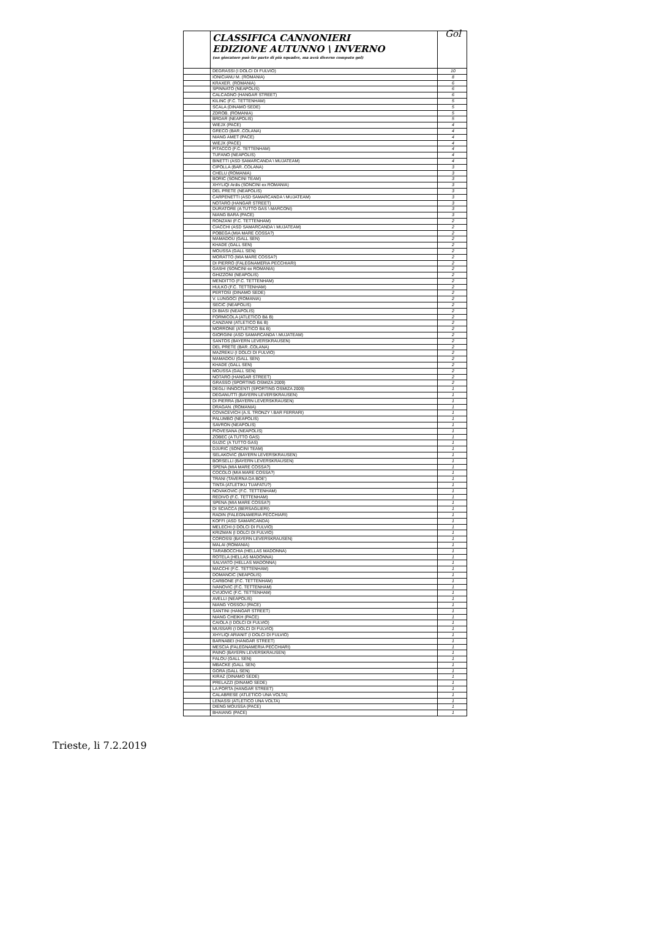| | CLASSIFICA CANNONIERI EDIZIONE AUTUNNO \ INVERNO (un giocatore può far parte di più squadre, ma avrà diverso computo gol) | Gol |
| --- | --- | --- |
| | DEGRASSI (I DOLCI DI FULVIO) | 10 |
| | IONICIANU M. (ROMANIA) | 8 |
| | KRAXER. (ROMANIA) | 6 |
| | SPINNATO (NEAPOLIS) | 6 |
| | CALCAGNO (HANGAR STREET) | 6 |
| | KILINC (F.C. TETTENHAM) | 5 |
| | SCALA (DINAMO SEDE) | 5 |
| | ZDROB. (ROMANIA) | 5 |
| | BRDAR (NEAPOLIS) | 5 |
| | WIEJX (PACE) | 4 |
| | GRECO (BAR..COLANA) | 4 |
| | NIANG AMET (PACE) | 4 |
| | WIEJX (PACE) | 4 |
| | PITACCO (F.C. TETTENHAM) | 4 |
| | TUFANO (NEAPOLIS) | 4 |
| | BINETTI (ASD SAMARCANDA \ MUJATEAM) | 4 |
| | CIPOLLA (BAR..COLANA) | 3 |
| | CHELU (ROMANIA) | 3 |
| | BORIC (SONCINI TEAM) | 3 |
| | XHYLIQI Ardis (SONCINI ex ROMANIA) | 3 |
| | DEL PRETE (NEAPOLIS) | 3 |
| | CARPENETTI (ASD SAMARCANDA \ MUJATEAM) | 3 |
| | NOTARO (HANGAR STREET) | 3 |
| | DURATORE (A TUTTO GAS \ MARCONI) | 3 |
| | NIANG BARA (PACE) | 3 |
| | RONZANI (F.C. TETTENHAM) | 2 |
| | CIACCHI (ASD SAMARCANDA \ MUJATEAM) | 2 |
| | POBEGA (MIA MARE COSSA?) | 2 |
| | MAMADOU (GALL SEN) | 2 |
| | KHADE (GALL SEN) | 2 |
| | MOUSSA (GALL SEN) | 2 |
| | MORATTO (MIA MARE COSSA?) | 2 |
| | DI PIERRO (FALEGNAMERIA PECCHIARI) | 2 |
| | GASHI (SONCINI ex ROMANIA) | 2 |
| | GHIZZONI (NEAPOLIS) | 2 |
| | MENDITTO (F.C. TETTENHAM) | 2 |
| | HULKO (F.C. TETTENHAM) | 2 |
| | PERTOSI (DINAMO SEDE) | 2 |
| | V. LUNGOCI (ROMANIA) | 2 |
| | SECIC (NEAPOLIS) | 2 |
| | DI BIASI (NEAPOLIS) | 2 |
| | FORMICOLA (ATLETICO B& B) | 2 |
| | CANZIANI (ATLETICO B& B) | 2 |
| | MORRONE (ATLETICO B& B) | 2 |
| | GIORGINI (ASD SAMARCANDA \ MUJATEAM) | 2 |
| | SANTOS (BAYERN LEVERSKRAUSEN) | 2 |
| | DEL PRETE (BAR..COLANA) | 2 |
| | MAZREKU (I DOLCI DI FULVIO) | 2 |
| | MAMADOU (GALL SEN) | 2 |
| | KHADE (GALL SEN) | 2 |
| | MOUSSA (GALL SEN) | 2 |
| | NOTARO (HANGAR STREET) | 2 |
| | GRASSO (SPORTING OSMIZA 2009) | 2 |
| | DEGLI INNOCENTI (SPORTING OSMIZA 2009) | 1 |
| | DEGANUTTI (BAYERN LEVERSKRAUSEN) | 1 |
| | DI PIERRA (BAYERN LEVERSKRAUSEN) | 1 |
| | DRAGAN. (ROMANIA) | 1 |
| | COVACEVICH (A.S. TRONZY \ BAR FERRARI) | 1 |
| | PALUMBO (NEAPOLIS) | 1 |
| | SAVRON (NEAPOLIS) | 1 |
| | PIOVESANA (NEAPOLIS) | 1 |
| | ZOBEC (A TUTTO GAS) | 1 |
| | GUZIC (A TUTTO GAS) | 1 |
| | DJURIC (SONCINI TEAM) | 1 |
| | SELAKOVIC (BAYERN LEVERSKRAUSEN) | 1 |
| | BORSELLI (BAYERN LEVERSKRAUSEN) | 1 |
| | SPENA (MIA MARE COSSA?) | 1 |
| | COCOLO (MIA MARE COSSA?) | 1 |
| | TRANI (TAVERNA DA BOE') | 1 |
| | TINTA (ATLETIKU TUAFATU?) | 1 |
| | NOVAKOVIC (F.C. TETTENHAM) | 1 |
| | REDIVO (F.C. TETTENHAM) | 1 |
| | SPENA (MIA MARE COSSA?) | 1 |
| | DI SCIACCA (BERSAGLIERI) | 1 |
| | RADIN (FALEGNAMERIA PECCHIARI) | 1 |
| | KOFFI (ASD SAMARCANDA) | 1 |
| | MELECHI (I DOLCI DI FULVIO) | 1 |
| | KRIZMAN (I DOLCI DI FULVIO) | 1 |
| | COROSSI (BAYERN LEVERSKRAUSEN) | 1 |
| | MALAI (ROMANIA) | 1 |
| | TARABOCCHIA (HELLAS MADONNA) | 1 |
| | ROTELA (HELLAS MADONNA) | 1 |
| | SALVIATO (HELLAS MADONNA) | 1 |
| | MACCHI (F.C. TETTENHAM) | 1 |
| | DOMANCIC (NEAPOLIS) | 1 |
| | CARBONE (F.C. TETTENHAM) | 1 |
| | IVANOVIC (F.C. TETTENHAM) | 1 |
| | CVIJOVIC (F.C. TETTENHAM) | 1 |
| | AVELLI (NEAPOLIS) | 1 |
| | NIANG YOSSOU (PACE) | 1 |
| | SANTINI (HANGAR STREET) | 1 |
| | NIANG CHEIKH (PACE) | 1 |
| | CAIOLA (I DOLCI DI FULVIO) | 1 |
| | MUSSARI (I DOLCI DI FULVIO) | 1 |
| | XHYLIQI ARIANIT (I DOLCI DI FULVIO) | 1 |
| | BARNABEI (HANGAR STREET) | 1 |
| | MESCIA (FALEGNAMERIA PECCHIARI) | 1 |
| | PAINO (BAYERN LEVERSKRAUSEN) | 1 |
| | FALOU (GALL SEN) | 1 |
| | MBACKE (GALL SEN) | 1 |
| | GORA (GALL SEN) | 1 |
| | KIRAZ (DINAMO SEDE) | 1 |
| | PRELAZZI (DINAMO SEDE) | 1 |
| | LA PORTA (HANGAR STREET) | 1 |
| | CALABRESE (ATLETICO UNA VOLTA) | 1 |
| | LENASSI (ATLETICO UNA VOLTA) | 1 |
| | DIENG MOUSSA (PACE) | 1 |
| | BHAIANG (PACE) | 1 |
Trieste, li 7.2.2019